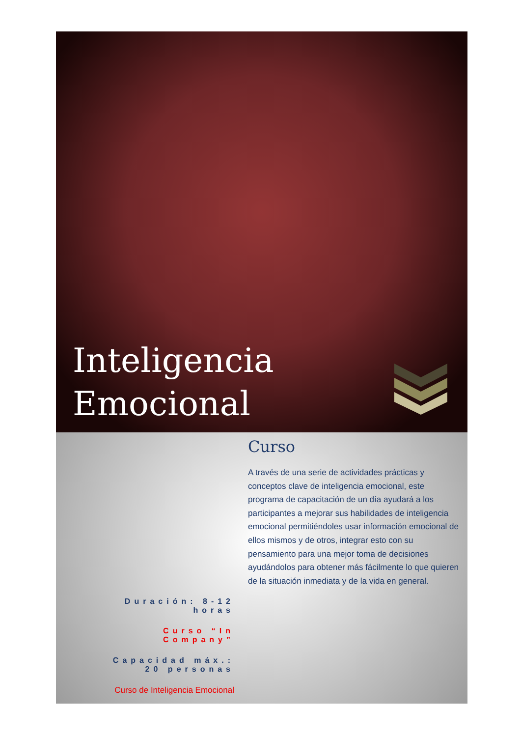Inteligencia
Emocional
Curso
A través de una serie de actividades prácticas y conceptos clave de inteligencia emocional, este programa de capacitación de un día ayudará a los participantes a mejorar sus habilidades de inteligencia emocional permitiéndoles usar información emocional de ellos mismos y de otros, integrar esto con su pensamiento para una mejor toma de decisiones ayudándolos para obtener más fácilmente lo que quieren de la situación inmediata y de la vida en general.
Duración: 8-12 horas
Curso “In Company”
Capacidad máx.: 20 personas
Curso de Inteligencia Emocional